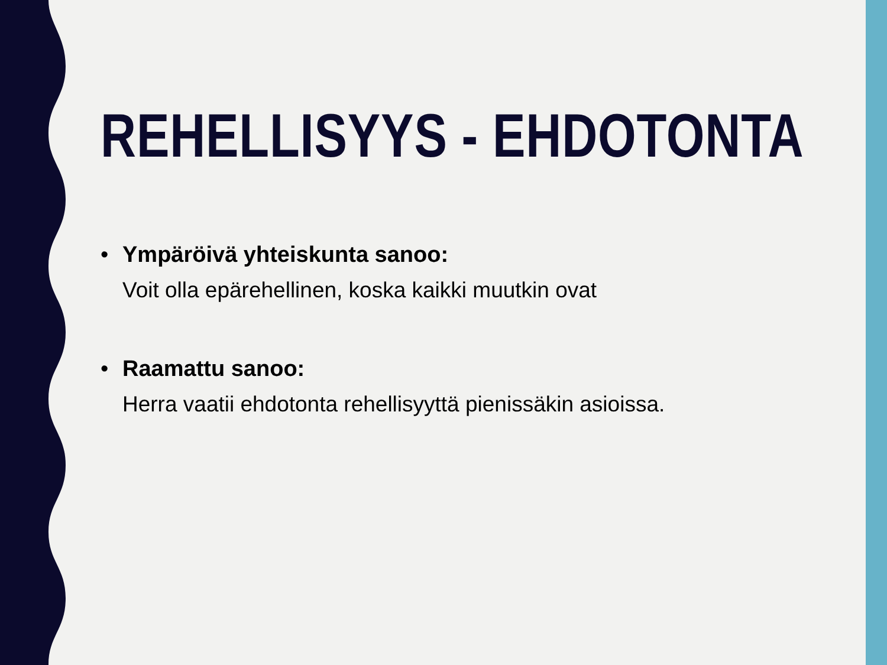REHELLISYYS - EHDOTONTA
• Ympäröivä yhteiskunta sanoo:
Voit olla epärehellinen, koska kaikki muutkin ovat
• Raamattu sanoo:
Herra vaatii ehdotonta rehellisyyttä pienissäkin asioissa.